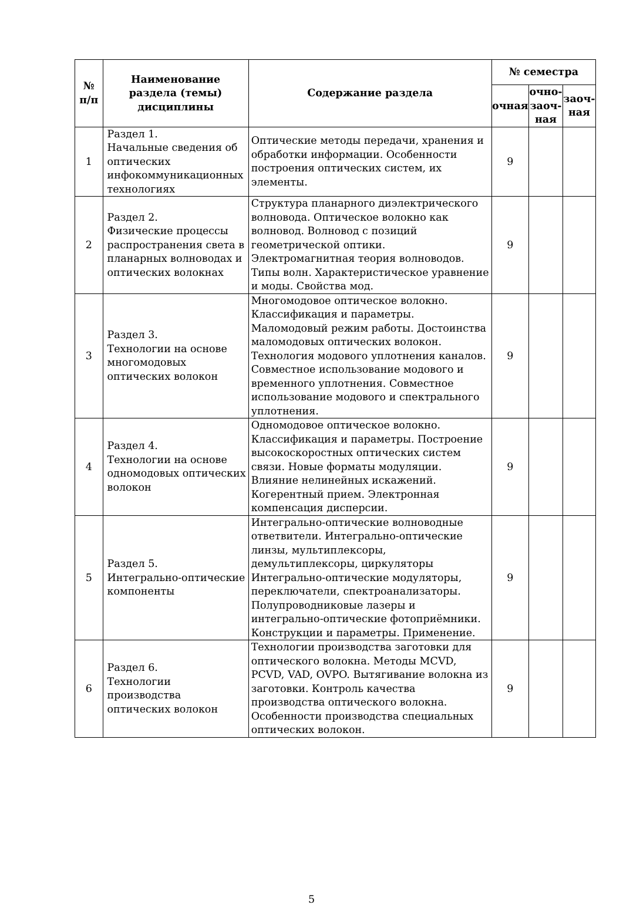| № п/п | Наименование раздела (темы) дисциплины | Содержание раздела | № семестра | | |
| --- | --- | --- | --- | --- | --- |
| | | | очная | очно- заоч- ная | заоч- ная |
| 1 | Раздел 1. Начальные сведения об оптических инфокоммуникационных технологиях | Оптические методы передачи, хранения и обработки информации. Особенности построения оптических систем, их элементы. | 9 | | |
| 2 | Раздел 2. Физические процессы распространения света в планарных волноводах и оптических волокнах | Структура планарного диэлектрического волновода. Оптическое волокно как волновод. Волновод с позиций геометрической оптики. Электромагнитная теория волноводов. Типы волн. Характеристическое уравнение и моды. Свойства мод. | 9 | | |
| 3 | Раздел 3. Технологии на основе многомодовых оптических волокон | Многомодовое оптическое волокно. Классификация и параметры. Маломодовый режим работы. Достоинства маломодовых оптических волокон. Технология модового уплотнения каналов. Совместное использование модового и временного уплотнения. Совместное использование модового и спектрального уплотнения. | 9 | | |
| 4 | Раздел 4. Технологии на основе одномодовых оптических волокон | Одномодовое оптическое волокно. Классификация и параметры. Построение высокоскоростных оптических систем связи. Новые форматы модуляции. Влияние нелинейных искажений. Когерентный прием. Электронная компенсация дисперсии. | 9 | | |
| 5 | Раздел 5. Интегрально-оптические компоненты | Интегрально-оптические волноводные ответвители. Интегрально-оптические линзы, мультиплексоры, демультиплексоры, циркуляторы Интегрально-оптические модуляторы, переключатели, спектроанализаторы. Полупроводниковые лазеры и интегрально-оптические фотоприёмники. Конструкции и параметры. Применение. | 9 | | |
| 6 | Раздел 6. Технологии производства оптических волокон | Технологии производства заготовки для оптического волокна. Методы MCVD, PCVD, VAD, OVPO. Вытягивание волокна из заготовки. Контроль качества производства оптического волокна. Особенности производства специальных оптических волокон. | 9 | | |
5